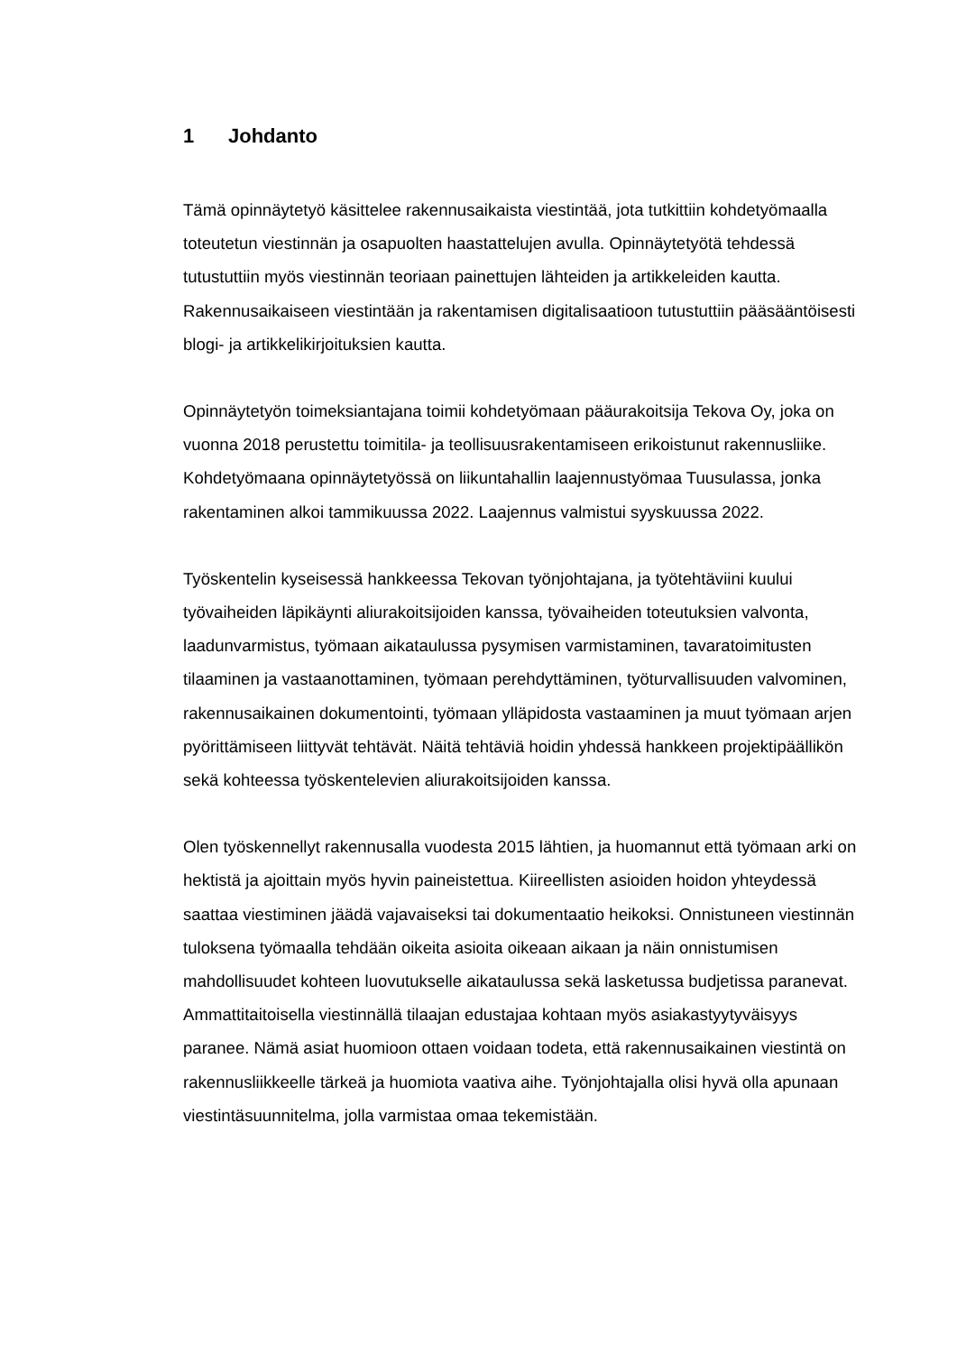1 Johdanto
Tämä opinnäytetyö käsittelee rakennusaikaista viestintää, jota tutkittiin kohdetyömaalla toteutetun viestinnän ja osapuolten haastattelujen avulla. Opinnäytetyötä tehdessä tutustuttiin myös viestinnän teoriaan painettujen lähteiden ja artikkeleiden kautta. Rakennusaikaiseen viestintään ja rakentamisen digitalisaatioon tutustuttiin pääsääntöisesti blogi- ja artikkelikirjoituksien kautta.
Opinnäytetyön toimeksiantajana toimii kohdetyömaan pääurakoitsija Tekova Oy, joka on vuonna 2018 perustettu toimitila- ja teollisuusrakentamiseen erikoistunut rakennusliike. Kohdetyömaana opinnäytetyössä on liikuntahallin laajennustyömaa Tuusulassa, jonka rakentaminen alkoi tammikuussa 2022. Laajennus valmistui syyskuussa 2022.
Työskentelin kyseisessä hankkeessa Tekovan työnjohtajana, ja työtehtäviini kuului työvaiheiden läpikäynti aliurakoitsijoiden kanssa, työvaiheiden toteutuksien valvonta, laadunvarmistus, työmaan aikataulussa pysymisen varmistaminen, tavaratoimitusten tilaaminen ja vastaanottaminen, työmaan perehdyttäminen, työturvallisuuden valvominen, rakennusaikainen dokumentointi, työmaan ylläpidosta vastaaminen ja muut työmaan arjen pyörittämiseen liittyvät tehtävät. Näitä tehtäviä hoidin yhdessä hankkeen projektipäällikön sekä kohteessa työskentelevien aliurakoitsijoiden kanssa.
Olen työskennellyt rakennusalla vuodesta 2015 lähtien, ja huomannut että työmaan arki on hektistä ja ajoittain myös hyvin paineistettua. Kiireellisten asioiden hoidon yhteydessä saattaa viestiminen jäädä vajavaiseksi tai dokumentaatio heikoksi. Onnistuneen viestinnän tuloksena työmaalla tehdään oikeita asioita oikeaan aikaan ja näin onnistumisen mahdollisuudet kohteen luovutukselle aikataulussa sekä lasketussa budjetissa paranevat. Ammattitaitoisella viestinnällä tilaajan edustajaa kohtaan myös asiakastyytyväisyys paranee. Nämä asiat huomioon ottaen voidaan todeta, että rakennusaikainen viestintä on rakennusliikkeelle tärkeä ja huomiota vaativa aihe. Työnjohtajalla olisi hyvä olla apunaan viestintäsuunnitelma, jolla varmistaa omaa tekemistään.